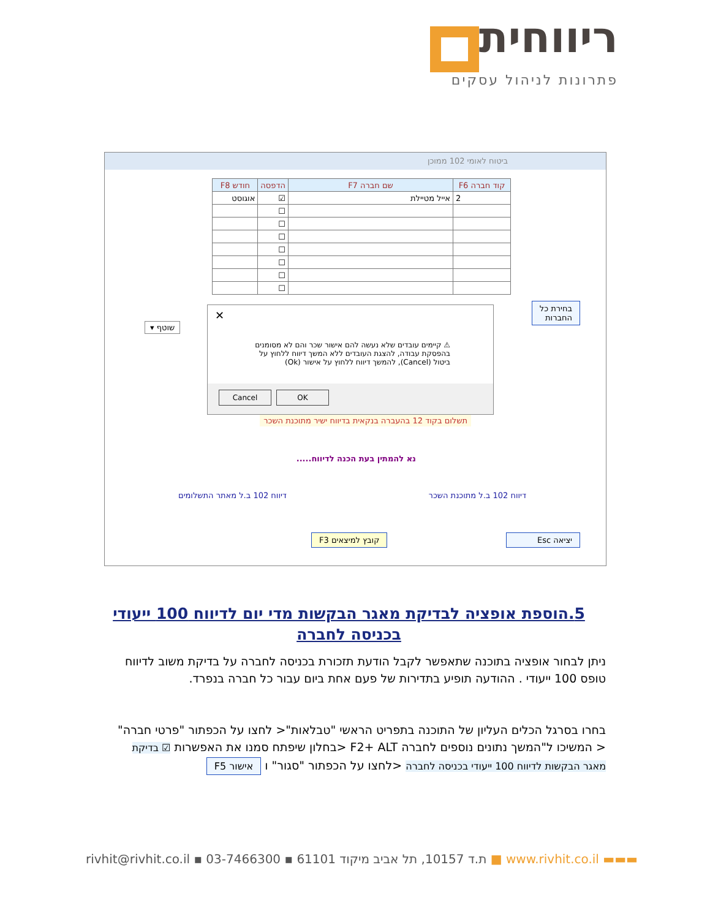ריווחית
פתרונות לניהול עסקים
ביטוח לאומי 102 ממוכן
| קוד חברה F6 | שם חברה F7 | הדפסה | חודש F8 |
| --- | --- | --- | --- |
| 2 | אייל מטיילת | ☑ | אוגוסט |
| | | ☐ | |
| | | ☐ | |
| | | ☐ | |
| | | ☐ | |
| | | ☐ | |
| | | ☐ | |
| | | ☐ | |
בחירת כל
החברות
שוטף ▾
✕
⚠ קיימים עובדים שלא נעשה להם אישור שכר והם לא מסומנים בהפסקת עבודה, להצגת העובדים ללא המשך דיווח ללחוץ על ביטול (Cancel), להמשך דיווח ללחוץ על אישור (Ok)
Cancel OK
תשלום בקוד 12 בהעברה בנקאית בדיווח ישיר מתוכנת השכר
נא להמתין בעת הכנה לדיווח.....
דיווח 102 ב.ל מתוכנת השכר דיווח 102 ב.ל מאתר התשלומים
יציאה Esc קובץ למיצאים F3
5.הוספת אופציה לבדיקת מאגר הבקשות מדי יום לדיווח 100 ייעודי בכניסה לחברה
ניתן לבחור אופציה בתוכנה שתאפשר לקבל הודעת תזכורת בכניסה לחברה על בדיקת משוב לדיווח טופס 100 ייעודי . ההודעה תופיע בתדירות של פעם אחת ביום עבור כל חברה בנפרד.
בחרו בסרגל הכלים העליון של התוכנה בתפריט הראשי "טבלאות"< לחצו על הכפתור "פרטי חברה"< המשיכו ל"המשך נתונים נוספים לחברה F2+ ALT <בחלון שיפתח סמנו את האפשרות ☑ בדיקת מאגר הבקשות לדיווח 100 ייעודי בכניסה לחברה <לחצו על הכפתור "סגור" ו אישור F5
rivhit@rivhit.co.il ▪ ת.ד 10157, תל אביב מיקוד 61101 ▪ 03-7466300 ■ www.rivhit.co.il ▬▬▬